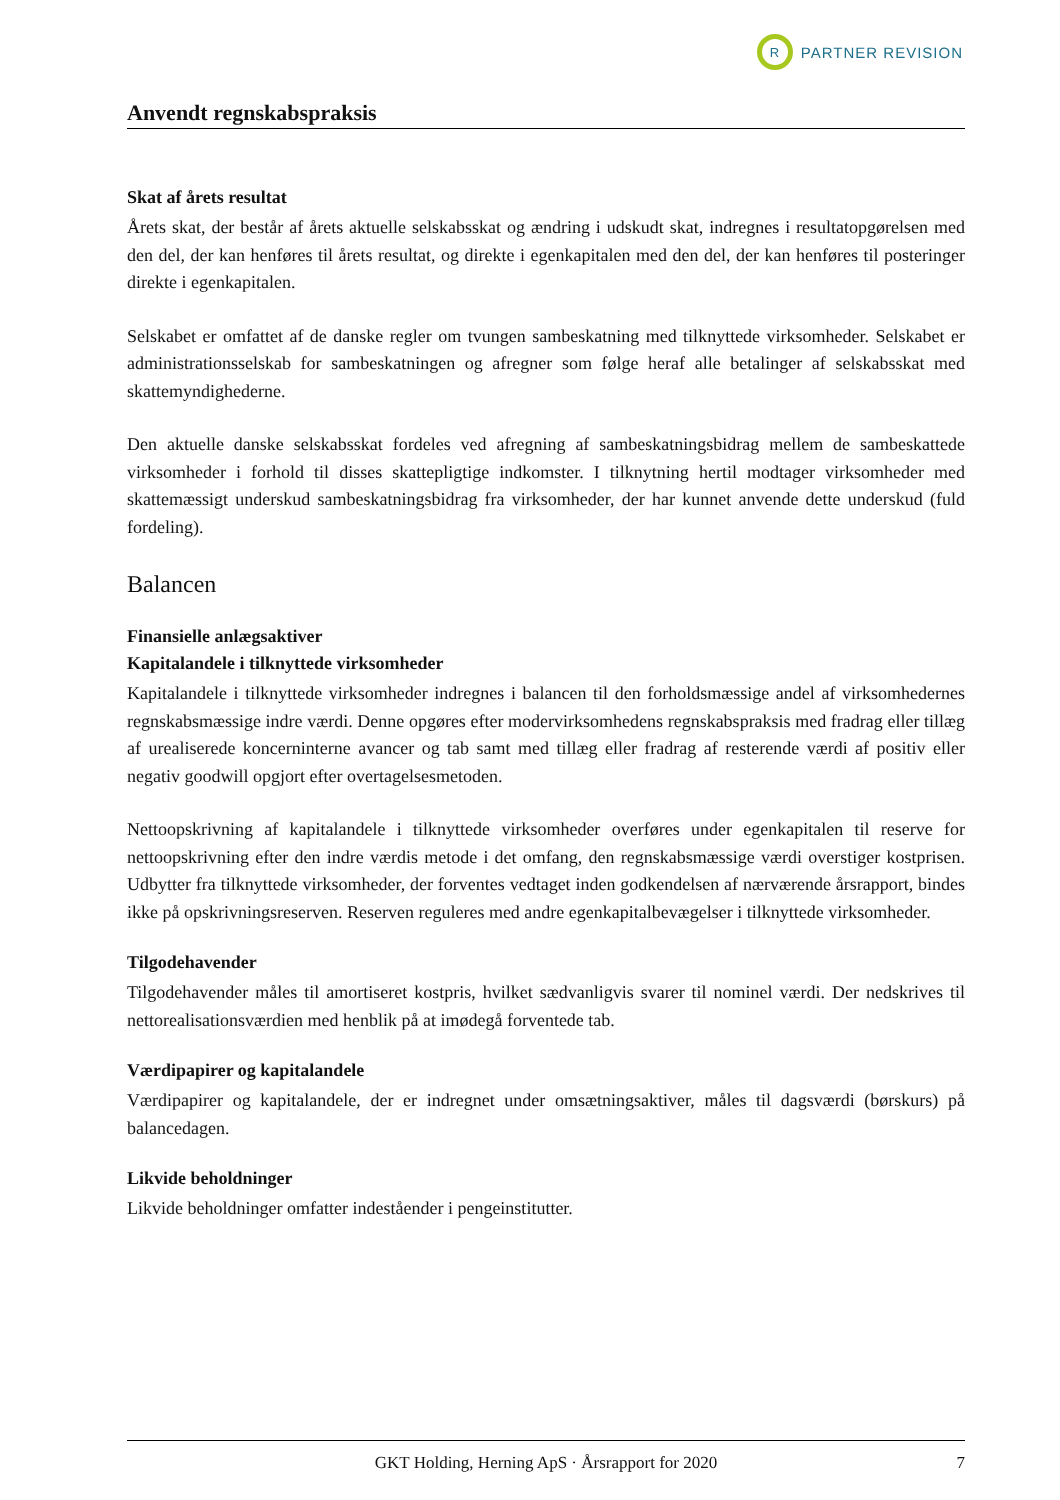R
PARTNER REVISION
Anvendt regnskabspraksis
Skat af årets resultat
Årets skat, der består af årets aktuelle selskabsskat og ændring i udskudt skat, indregnes i resultatopgørelsen med den del, der kan henføres til årets resultat, og direkte i egenkapitalen med den del, der kan henføres til posteringer direkte i egenkapitalen.
Selskabet er omfattet af de danske regler om tvungen sambeskatning med tilknyttede virksomheder. Selskabet er administrationsselskab for sambeskatningen og afregner som følge heraf alle betalinger af selskabsskat med skattemyndighederne.
Den aktuelle danske selskabsskat fordeles ved afregning af sambeskatningsbidrag mellem de sambeskattede virksomheder i forhold til disses skattepligtige indkomster. I tilknytning hertil modtager virksomheder med skattemæssigt underskud sambeskatningsbidrag fra virksomheder, der har kunnet anvende dette underskud (fuld fordeling).
Balancen
Finansielle anlægsaktiver
Kapitalandele i tilknyttede virksomheder
Kapitalandele i tilknyttede virksomheder indregnes i balancen til den forholdsmæssige andel af virksomhedernes regnskabsmæssige indre værdi. Denne opgøres efter modervirksomhedens regnskabspraksis med fradrag eller tillæg af urealiserede koncerninterne avancer og tab samt med tillæg eller fradrag af resterende værdi af positiv eller negativ goodwill opgjort efter overtagelsesmetoden.
Nettoopskrivning af kapitalandele i tilknyttede virksomheder overføres under egenkapitalen til reserve for nettoopskrivning efter den indre værdis metode i det omfang, den regnskabsmæssige værdi overstiger kostprisen. Udbytter fra tilknyttede virksomheder, der forventes vedtaget inden godkendelsen af nærværende årsrapport, bindes ikke på opskrivningsreserven. Reserven reguleres med andre egenkapitalbevægelser i tilknyttede virksomheder.
Tilgodehavender
Tilgodehavender måles til amortiseret kostpris, hvilket sædvanligvis svarer til nominel værdi. Der nedskrives til nettorealisationsværdien med henblik på at imødegå forventede tab.
Værdipapirer og kapitalandele
Værdipapirer og kapitalandele, der er indregnet under omsætningsaktiver, måles til dagsværdi (børskurs) på balancedagen.
Likvide beholdninger
Likvide beholdninger omfatter indeståender i pengeinstitutter.
GKT Holding, Herning ApS · Årsrapport for 2020 7